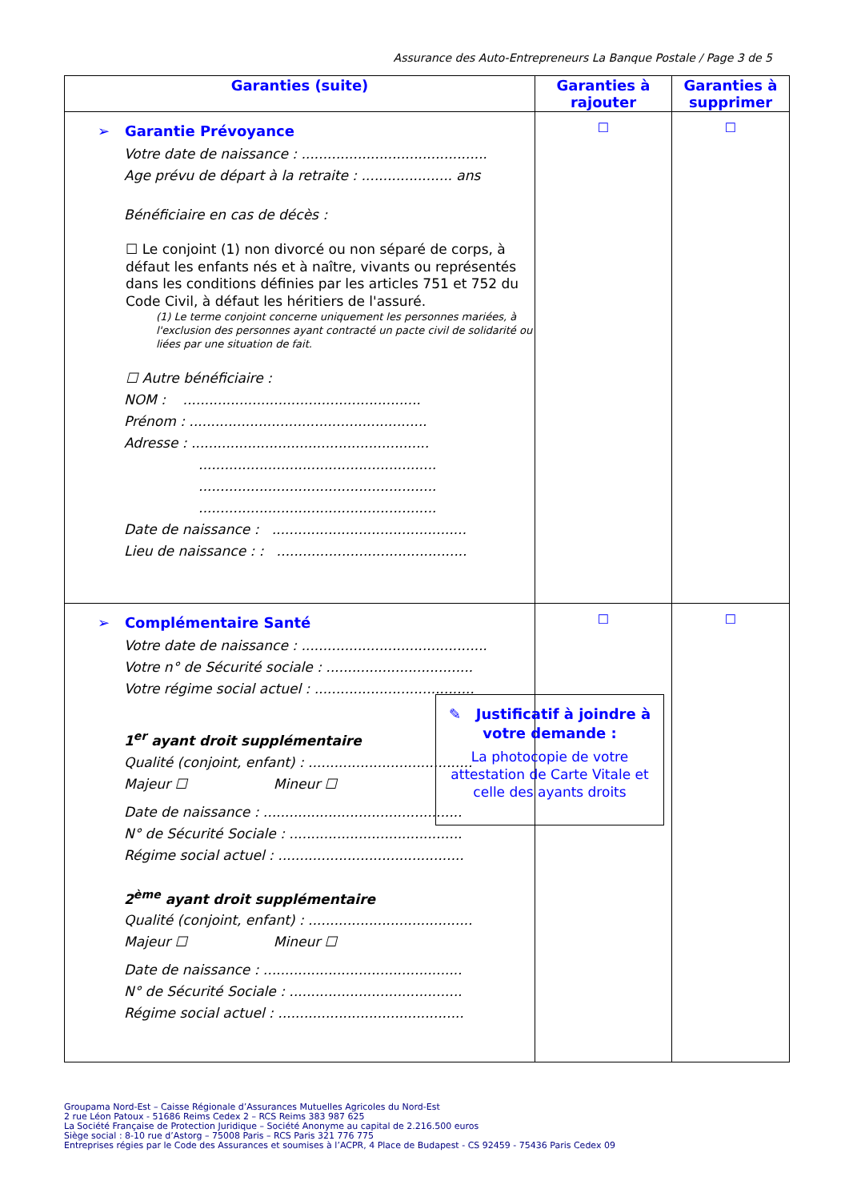Assurance des Auto-Entrepreneurs La Banque Postale / Page 3 de 5
| Garanties (suite) | Garanties à rajouter | Garanties à supprimer |
| --- | --- | --- |
| ➢ Garantie Prévoyance Votre date de naissance : ........................................... Age prévu de départ à la retraite : ..................... ans Bénéficiaire en cas de décès : ☐ Le conjoint (1) non divorcé ou non séparé de corps, à défaut les enfants nés et à naître, vivants ou représentés dans les conditions définies par les articles 751 et 752 du Code Civil, à défaut les héritiers de l'assuré. (1) Le terme conjoint concerne uniquement les personnes mariées, à l'exclusion des personnes ayant contracté un pacte civil de solidarité ou liées par une situation de fait. ☐ Autre bénéficiaire : NOM : ....................................................... Prénom : ....................................................... Adresse : ....................................................... ....................................................... ....................................................... ....................................................... Date de naissance : ............................................. Lieu de naissance : : ............................................ | ☐ | ☐ |
| ➢ Complémentaire Santé Votre date de naissance : ........................................... Votre n° de Sécurité sociale : .................................. Votre régime social actuel : ..................................... 1<sup>er</sup> ayant droit supplémentaire Qualité (conjoint, enfant) : ...................................... Majeur ☐ Mineur ☐ Date de naissance : .............................................. N° de Sécurité Sociale : ........................................ Régime social actuel : ........................................... 2<sup>ème</sup> ayant droit supplémentaire Qualité (conjoint, enfant) : ...................................... Majeur ☐ Mineur ☐ Date de naissance : .............................................. N° de Sécurité Sociale : ........................................ Régime social actuel : ........................................... | ☐ ✎ Justificatif à joindre à votre demande : La photocopie de votre attestation de Carte Vitale et celle des ayants droits | ☐ |
Groupama Nord-Est – Caisse Régionale d’Assurances Mutuelles Agricoles du Nord-Est
2 rue Léon Patoux - 51686 Reims Cedex 2 – RCS Reims 383 987 625
La Société Française de Protection Juridique – Société Anonyme au capital de 2.216.500 euros
Siège social : 8-10 rue d’Astorg – 75008 Paris – RCS Paris 321 776 775
Entreprises régies par le Code des Assurances et soumises à l’ACPR, 4 Place de Budapest - CS 92459 - 75436 Paris Cedex 09